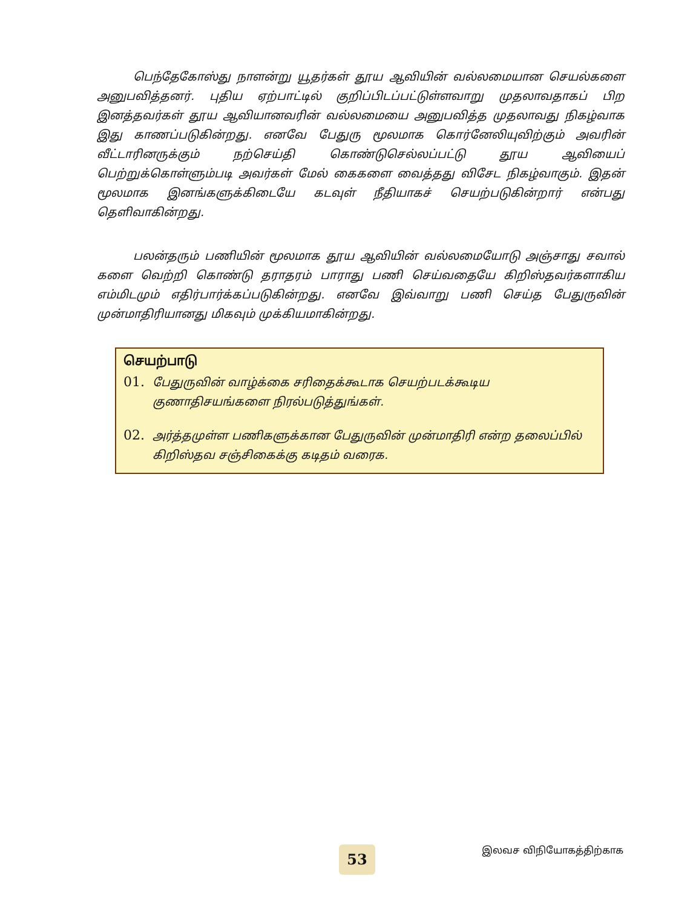பெந்தேகோஸ்து நாளன்று யூதர்கள் தூய ஆவியின் வல்லமையான செயல்களை அனுபவித்தனர். புதிய ஏற்பாட்டில் குறிப்பிடப்பட்டுள்ளவாறு முதலாவதாகப் பிற இனத்தவர்கள் தூய ஆவியானவரின் வல்லமையை அனுபவித்த முதலாவது நிகழ்வாக இது காணப்படுகின்றது. எனவே பேதுரு மூலமாக கொர்னேலியுவிற்கும் அவரின் வீட்டாரினருக்கும் நற்செய்தி கொண்டுசெல்லப்பட்டு தூய ஆவியைப் பெற்றுக்கொள்ளும்படி அவர்கள் மேல் கைகளை வைத்தது விசேட நிகழ்வாகும். இதன் மூலமாக இனங்களுக்கிடையே கடவுள் நீதியாகச் செயற்படுகின்றார் என்பது தெளிவாகின்றது.
பலன்தரும் பணியின் மூலமாக தூய ஆவியின் வல்லமையோடு அஞ்சாது சவால் களை வெற்றி கொண்டு தராதரம் பாராது பணி செய்வதையே கிறிஸ்தவர்களாகிய எம்மிடமும் எதிர்பார்க்கப்படுகின்றது. எனவே இவ்வாறு பணி செய்த பேதுருவின் முன்மாதிரியானது மிகவும் முக்கியமாகின்றது.
செயற்பாடு
01. பேதுருவின் வாழ்க்கை சரிதைக்கூடாக செயற்படக்கூடிய குணாதிசயங்களை நிரல்படுத்துங்கள்.
02. அர்த்தமுள்ள பணிகளுக்கான பேதுருவின் முன்மாதிரி என்ற தலைப்பில் கிறிஸ்தவ சஞ்சிகைக்கு கடிதம் வரைக.
53 இலவச விநியோகத்திற்காக